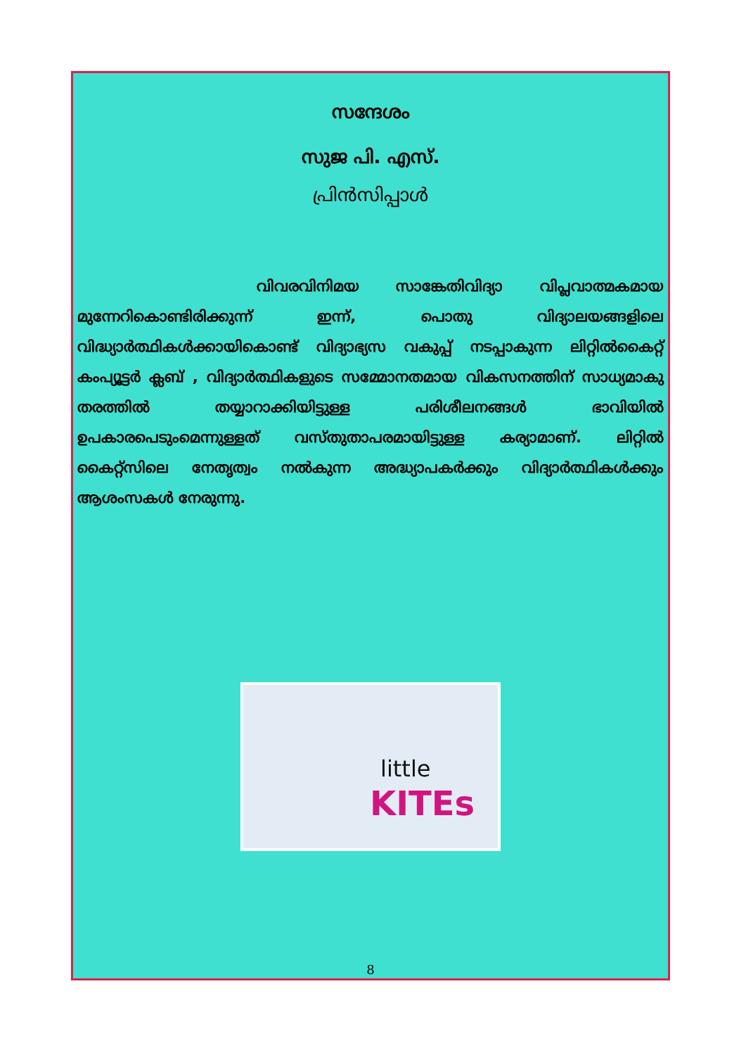സന്ദേശം
സുജ പി. എസ്.
പ്രിൻസിപ്പാൾ
വിവരവിനിമയ സാങ്കേതിവിദ്യാ വിപ്ലവാത്മകമായ മുന്നേറികൊണ്ടിരിക്കുന്ന് ഇന്ന്, പൊതു വിദ്യാലയങ്ങളിലെ വിദ്ധ്യാർത്ഥികൾക്കായികൊണ്ട് വിദ്യാഭ്യസ വകുപ്പ് നടപ്പാകുന്ന ലിറ്റിൽകൈറ്റ് കംപ്യൂട്ടർ ക്ലബ് , വിദ്യാർത്ഥികളുടെ സമ്മോനതമായ വികസനത്തിന് സാധ്യമാകു തരത്തിൽ തയ്യാറാക്കിയിട്ടുള്ള പരിശീലനങ്ങൾ ഭാവിയിൽ ഉപകാരപെടുംമെന്നുള്ളത് വസ്തുതാപരമായിട്ടുള്ള കര്യാമാണ്. ലിറ്റിൽ കൈറ്റ്സിലെ നേതൃത്വം നൽകുന്ന അദ്ധ്യാപകർക്കും വിദ്യാർത്ഥികൾക്കും ആശംസകൾ നേരുന്നു.
little
KITEs
8